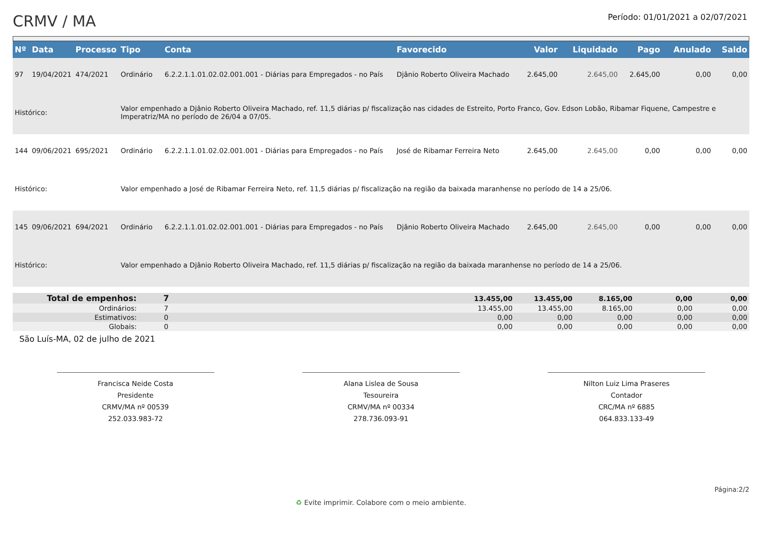CRMV / MA
Período: 01/01/2021 a 02/07/2021
| Nº | Data | Processo | Tipo | Conta | Favorecido | Valor | Liquidado | Pago | Anulado | Saldo |
| --- | --- | --- | --- | --- | --- | --- | --- | --- | --- | --- |
| 97 | 19/04/2021 | 474/2021 | Ordinário | 6.2.2.1.1.01.02.02.001.001 - Diárias para Empregados - no País | Djânio Roberto Oliveira Machado | 2.645,00 | 2.645,00 | 2.645,00 | 0,00 | 0,00 |
| Histórico: | | | Valor empenhado a Djânio Roberto Oliveira Machado, ref. 11,5 diárias p/ fiscalização nas cidades de Estreito, Porto Franco, Gov. Edson Lobão, Ribamar Fiquene, Campestre e Imperatriz/MA no período de 26/04 a 07/05. | | | | | | | |
| 144 | 09/06/2021 | 695/2021 | Ordinário | 6.2.2.1.1.01.02.02.001.001 - Diárias para Empregados - no País | José de Ribamar Ferreira Neto | 2.645,00 | 2.645,00 | 0,00 | 0,00 | 0,00 |
| Histórico: | | | Valor empenhado a José de Ribamar Ferreira Neto, ref. 11,5 diárias p/ fiscalização na região da baixada maranhense no período de 14 a 25/06. | | | | | | | |
| 145 | 09/06/2021 | 694/2021 | Ordinário | 6.2.2.1.1.01.02.02.001.001 - Diárias para Empregados - no País | Djânio Roberto Oliveira Machado | 2.645,00 | 2.645,00 | 0,00 | 0,00 | 0,00 |
| Histórico: | | | Valor empenhado a Djânio Roberto Oliveira Machado, ref. 11,5 diárias p/ fiscalização na região da baixada maranhense no período de 14 a 25/06. | | | | | | | |
| Total de empenhos: | 7 | | 13.455,00 | 13.455,00 | 8.165,00 | 0,00 | 0,00 |
| Ordinários: | 7 | | 13.455,00 | 13.455,00 | 8.165,00 | 0,00 | 0,00 |
| Estimativos: | 0 | | 0,00 | 0,00 | 0,00 | 0,00 | 0,00 |
| Globais: | 0 | | 0,00 | 0,00 | 0,00 | 0,00 | 0,00 |
São Luís-MA, 02 de julho de 2021
Francisca Neide Costa
Presidente
CRMV/MA nº 00539
252.033.983-72
Alana Lislea de Sousa
Tesoureira
CRMV/MA nº 00334
278.736.093-91
Nilton Luiz Lima Praseres
Contador
CRC/MA nº 6885
064.833.133-49
Página:2/2
♻ Evite imprimir. Colabore com o meio ambiente.